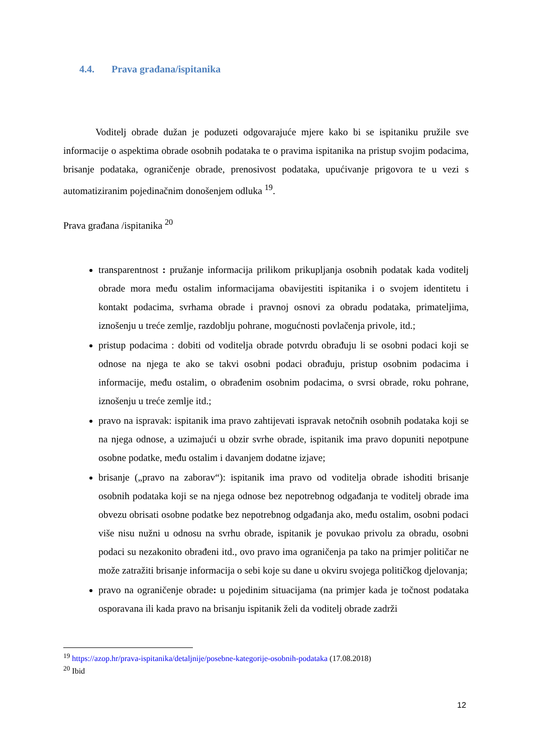4.4. Prava građana/ispitanika
Voditelj obrade dužan je poduzeti odgovarajuće mjere kako bi se ispitaniku pružile sve informacije o aspektima obrade osobnih podataka te o pravima ispitanika na pristup svojim podacima, brisanje podataka, ograničenje obrade, prenosivost podataka, upućivanje prigovora te u vezi s automatiziranim pojedinačnim donošenjem odluka <sup>19</sup>.
Prava građana /ispitanika <sup>20</sup>
transparentnost : pružanje informacija prilikom prikupljanja osobnih podatak kada voditelj obrade mora među ostalim informacijama obavijestiti ispitanika i o svojem identitetu i kontakt podacima, svrhama obrade i pravnoj osnovi za obradu podataka, primateljima, iznošenju u treće zemlje, razdoblju pohrane, mogućnosti povlačenja privole, itd.;
pristup podacima : dobiti od voditelja obrade potvrdu obrađuju li se osobni podaci koji se odnose na njega te ako se takvi osobni podaci obrađuju, pristup osobnim podacima i informacije, među ostalim, o obrađenim osobnim podacima, o svrsi obrade, roku pohrane, iznošenju u treće zemlje itd.;
pravo na ispravak: ispitanik ima pravo zahtijevati ispravak netočnih osobnih podataka koji se na njega odnose, a uzimajući u obzir svrhe obrade, ispitanik ima pravo dopuniti nepotpune osobne podatke, među ostalim i davanjem dodatne izjave;
brisanje („pravo na zaborav“): ispitanik ima pravo od voditelja obrade ishoditi brisanje osobnih podataka koji se na njega odnose bez nepotrebnog odgađanja te voditelj obrade ima obvezu obrisati osobne podatke bez nepotrebnog odgađanja ako, među ostalim, osobni podaci više nisu nužni u odnosu na svrhu obrade, ispitanik je povukao privolu za obradu, osobni podaci su nezakonito obrađeni itd., ovo pravo ima ograničenja pa tako na primjer političar ne može zatražiti brisanje informacija o sebi koje su dane u okviru svojega političkog djelovanja;
pravo na ograničenje obrade: u pojedinim situacijama (na primjer kada je točnost podataka osporavana ili kada pravo na brisanju ispitanik želi da voditelj obrade zadrži
<sup>19</sup> https://azop.hr/prava-ispitanika/detaljnije/posebne-kategorije-osobnih-podataka (17.08.2018)
<sup>20</sup> Ibid
12